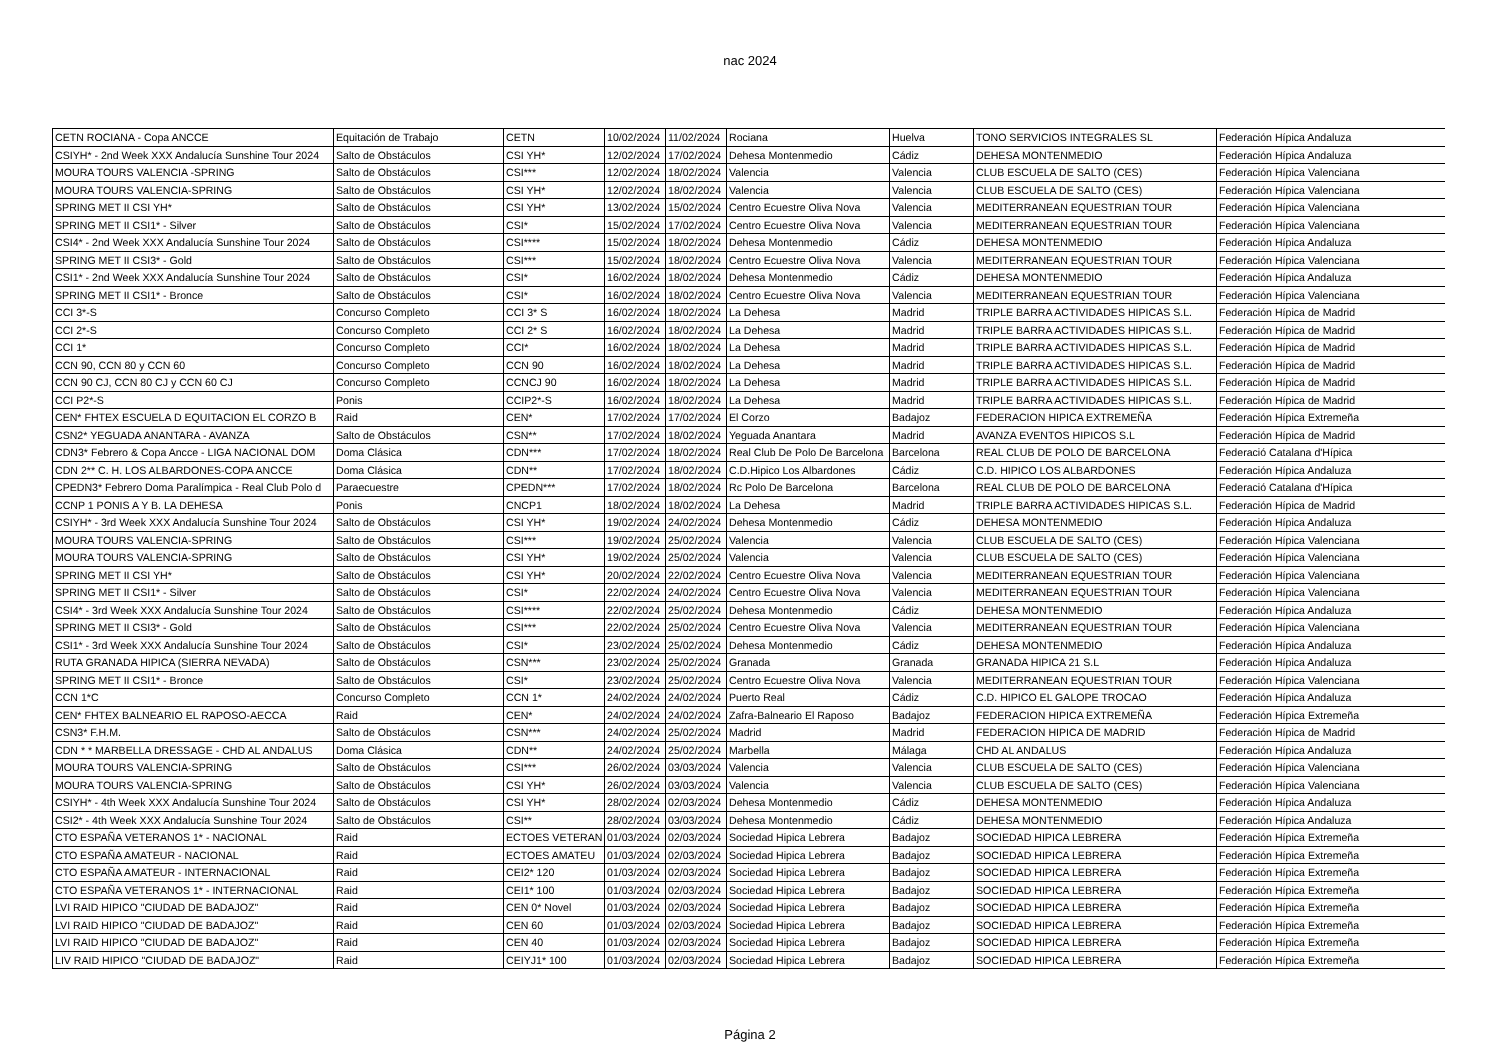nac 2024
| CETN ROCIANA - Copa ANCCE | Equitación de Trabajo | CETN | 10/02/2024 | 11/02/2024 | Rociana | Huelva | TONO SERVICIOS INTEGRALES SL | Federación Hípica Andaluza |
| CSIYH* - 2nd Week XXX Andalucía Sunshine Tour 2024 | Salto de Obstáculos | CSI YH* | 12/02/2024 | 17/02/2024 | Dehesa Montenmedio | Cádiz | DEHESA MONTENMEDIO | Federación Hípica Andaluza |
| MOURA TOURS VALENCIA -SPRING | Salto de Obstáculos | CSI*** | 12/02/2024 | 18/02/2024 | Valencia | Valencia | CLUB ESCUELA DE SALTO (CES) | Federación Hípica Valenciana |
| MOURA TOURS VALENCIA-SPRING | Salto de Obstáculos | CSI YH* | 12/02/2024 | 18/02/2024 | Valencia | Valencia | CLUB ESCUELA DE SALTO (CES) | Federación Hípica Valenciana |
| SPRING MET II CSI YH* | Salto de Obstáculos | CSI YH* | 13/02/2024 | 15/02/2024 | Centro Ecuestre Oliva Nova | Valencia | MEDITERRANEAN EQUESTRIAN TOUR | Federación Hípica Valenciana |
| SPRING MET II CSI1* - Silver | Salto de Obstáculos | CSI* | 15/02/2024 | 17/02/2024 | Centro Ecuestre Oliva Nova | Valencia | MEDITERRANEAN EQUESTRIAN TOUR | Federación Hípica Valenciana |
| CSI4* - 2nd Week XXX Andalucía Sunshine Tour 2024 | Salto de Obstáculos | CSI**** | 15/02/2024 | 18/02/2024 | Dehesa Montenmedio | Cádiz | DEHESA MONTENMEDIO | Federación Hípica Andaluza |
| SPRING MET II CSI3* - Gold | Salto de Obstáculos | CSI*** | 15/02/2024 | 18/02/2024 | Centro Ecuestre Oliva Nova | Valencia | MEDITERRANEAN EQUESTRIAN TOUR | Federación Hípica Valenciana |
| CSI1* - 2nd Week XXX Andalucía Sunshine Tour 2024 | Salto de Obstáculos | CSI* | 16/02/2024 | 18/02/2024 | Dehesa Montenmedio | Cádiz | DEHESA MONTENMEDIO | Federación Hípica Andaluza |
| SPRING MET II CSI1* - Bronce | Salto de Obstáculos | CSI* | 16/02/2024 | 18/02/2024 | Centro Ecuestre Oliva Nova | Valencia | MEDITERRANEAN EQUESTRIAN TOUR | Federación Hípica Valenciana |
| CCI 3*-S | Concurso Completo | CCI 3* S | 16/02/2024 | 18/02/2024 | La Dehesa | Madrid | TRIPLE BARRA ACTIVIDADES HIPICAS S.L. | Federación Hípica de Madrid |
| CCI 2*-S | Concurso Completo | CCI 2* S | 16/02/2024 | 18/02/2024 | La Dehesa | Madrid | TRIPLE BARRA ACTIVIDADES HIPICAS S.L. | Federación Hípica de Madrid |
| CCI 1* | Concurso Completo | CCI* | 16/02/2024 | 18/02/2024 | La Dehesa | Madrid | TRIPLE BARRA ACTIVIDADES HIPICAS S.L. | Federación Hípica de Madrid |
| CCN 90, CCN 80 y CCN 60 | Concurso Completo | CCN 90 | 16/02/2024 | 18/02/2024 | La Dehesa | Madrid | TRIPLE BARRA ACTIVIDADES HIPICAS S.L. | Federación Hípica de Madrid |
| CCN 90 CJ, CCN 80 CJ y CCN 60 CJ | Concurso Completo | CCNCJ 90 | 16/02/2024 | 18/02/2024 | La Dehesa | Madrid | TRIPLE BARRA ACTIVIDADES HIPICAS S.L. | Federación Hípica de Madrid |
| CCI P2*-S | Ponis | CCIP2*-S | 16/02/2024 | 18/02/2024 | La Dehesa | Madrid | TRIPLE BARRA ACTIVIDADES HIPICAS S.L. | Federación Hípica de Madrid |
| CEN* FHTEX ESCUELA D EQUITACION EL CORZO B | Raid | CEN* | 17/02/2024 | 17/02/2024 | El Corzo | Badajoz | FEDERACION HIPICA EXTREMEÑA | Federación Hípica Extremeña |
| CSN2* YEGUADA ANANTARA - AVANZA | Salto de Obstáculos | CSN** | 17/02/2024 | 18/02/2024 | Yeguada Anantara | Madrid | AVANZA EVENTOS HIPICOS S.L | Federación Hípica de Madrid |
| CDN3* Febrero & Copa Ancce - LIGA NACIONAL DOM | Doma Clásica | CDN*** | 17/02/2024 | 18/02/2024 | Real Club De Polo De Barcelona | Barcelona | REAL CLUB DE POLO DE BARCELONA | Federació Catalana d'Hípica |
| CDN 2** C. H. LOS ALBARDONES-COPA ANCCE | Doma Clásica | CDN** | 17/02/2024 | 18/02/2024 | C.D.Hipico Los Albardones | Cádiz | C.D. HIPICO LOS ALBARDONES | Federación Hípica Andaluza |
| CPEDN3* Febrero Doma Paralímpica - Real Club Polo d | Paraecuestre | CPEDN*** | 17/02/2024 | 18/02/2024 | Rc Polo De Barcelona | Barcelona | REAL CLUB DE POLO DE BARCELONA | Federació Catalana d'Hípica |
| CCNP 1 PONIS A Y B. LA DEHESA | Ponis | CNCP1 | 18/02/2024 | 18/02/2024 | La Dehesa | Madrid | TRIPLE BARRA ACTIVIDADES HIPICAS S.L. | Federación Hípica de Madrid |
| CSIYH* - 3rd Week XXX Andalucía Sunshine Tour 2024 | Salto de Obstáculos | CSI YH* | 19/02/2024 | 24/02/2024 | Dehesa Montenmedio | Cádiz | DEHESA MONTENMEDIO | Federación Hípica Andaluza |
| MOURA TOURS VALENCIA-SPRING | Salto de Obstáculos | CSI*** | 19/02/2024 | 25/02/2024 | Valencia | Valencia | CLUB ESCUELA DE SALTO (CES) | Federación Hípica Valenciana |
| MOURA TOURS VALENCIA-SPRING | Salto de Obstáculos | CSI YH* | 19/02/2024 | 25/02/2024 | Valencia | Valencia | CLUB ESCUELA DE SALTO (CES) | Federación Hípica Valenciana |
| SPRING MET II CSI YH* | Salto de Obstáculos | CSI YH* | 20/02/2024 | 22/02/2024 | Centro Ecuestre Oliva Nova | Valencia | MEDITERRANEAN EQUESTRIAN TOUR | Federación Hípica Valenciana |
| SPRING MET II CSI1* - Silver | Salto de Obstáculos | CSI* | 22/02/2024 | 24/02/2024 | Centro Ecuestre Oliva Nova | Valencia | MEDITERRANEAN EQUESTRIAN TOUR | Federación Hípica Valenciana |
| CSI4* - 3rd Week XXX Andalucía Sunshine Tour 2024 | Salto de Obstáculos | CSI**** | 22/02/2024 | 25/02/2024 | Dehesa Montenmedio | Cádiz | DEHESA MONTENMEDIO | Federación Hípica Andaluza |
| SPRING MET II CSI3* - Gold | Salto de Obstáculos | CSI*** | 22/02/2024 | 25/02/2024 | Centro Ecuestre Oliva Nova | Valencia | MEDITERRANEAN EQUESTRIAN TOUR | Federación Hípica Valenciana |
| CSI1* - 3rd Week XXX Andalucía Sunshine Tour 2024 | Salto de Obstáculos | CSI* | 23/02/2024 | 25/02/2024 | Dehesa Montenmedio | Cádiz | DEHESA MONTENMEDIO | Federación Hípica Andaluza |
| RUTA GRANADA HIPICA (SIERRA NEVADA) | Salto de Obstáculos | CSN*** | 23/02/2024 | 25/02/2024 | Granada | Granada | GRANADA HIPICA 21 S.L | Federación Hípica Andaluza |
| SPRING MET II CSI1* - Bronce | Salto de Obstáculos | CSI* | 23/02/2024 | 25/02/2024 | Centro Ecuestre Oliva Nova | Valencia | MEDITERRANEAN EQUESTRIAN TOUR | Federación Hípica Valenciana |
| CCN 1*C | Concurso Completo | CCN 1* | 24/02/2024 | 24/02/2024 | Puerto Real | Cádiz | C.D. HIPICO EL GALOPE TROCAO | Federación Hípica Andaluza |
| CEN* FHTEX BALNEARIO EL RAPOSO-AECCA | Raid | CEN* | 24/02/2024 | 24/02/2024 | Zafra-Balneario El Raposo | Badajoz | FEDERACION HIPICA EXTREMEÑA | Federación Hípica Extremeña |
| CSN3* F.H.M. | Salto de Obstáculos | CSN*** | 24/02/2024 | 25/02/2024 | Madrid | Madrid | FEDERACION HIPICA DE MADRID | Federación Hípica de Madrid |
| CDN * * MARBELLA DRESSAGE - CHD AL ANDALUS | Doma Clásica | CDN** | 24/02/2024 | 25/02/2024 | Marbella | Málaga | CHD AL ANDALUS | Federación Hípica Andaluza |
| MOURA TOURS VALENCIA-SPRING | Salto de Obstáculos | CSI*** | 26/02/2024 | 03/03/2024 | Valencia | Valencia | CLUB ESCUELA DE SALTO (CES) | Federación Hípica Valenciana |
| MOURA TOURS VALENCIA-SPRING | Salto de Obstáculos | CSI YH* | 26/02/2024 | 03/03/2024 | Valencia | Valencia | CLUB ESCUELA DE SALTO (CES) | Federación Hípica Valenciana |
| CSIYH* - 4th Week XXX Andalucía Sunshine Tour 2024 | Salto de Obstáculos | CSI YH* | 28/02/2024 | 02/03/2024 | Dehesa Montenmedio | Cádiz | DEHESA MONTENMEDIO | Federación Hípica Andaluza |
| CSI2* - 4th Week XXX Andalucía Sunshine Tour 2024 | Salto de Obstáculos | CSI** | 28/02/2024 | 03/03/2024 | Dehesa Montenmedio | Cádiz | DEHESA MONTENMEDIO | Federación Hípica Andaluza |
| CTO ESPAÑA VETERANOS 1* - NACIONAL | Raid | ECTOES VETERAN | 01/03/2024 | 02/03/2024 | Sociedad Hipica Lebrera | Badajoz | SOCIEDAD HIPICA LEBRERA | Federación Hípica Extremeña |
| CTO ESPAÑA AMATEUR - NACIONAL | Raid | ECTOES AMATEU | 01/03/2024 | 02/03/2024 | Sociedad Hipica Lebrera | Badajoz | SOCIEDAD HIPICA LEBRERA | Federación Hípica Extremeña |
| CTO ESPAÑA AMATEUR - INTERNACIONAL | Raid | CEI2* 120 | 01/03/2024 | 02/03/2024 | Sociedad Hipica Lebrera | Badajoz | SOCIEDAD HIPICA LEBRERA | Federación Hípica Extremeña |
| CTO ESPAÑA VETERANOS 1* - INTERNACIONAL | Raid | CEI1* 100 | 01/03/2024 | 02/03/2024 | Sociedad Hipica Lebrera | Badajoz | SOCIEDAD HIPICA LEBRERA | Federación Hípica Extremeña |
| LVI RAID HIPICO "CIUDAD DE BADAJOZ" | Raid | CEN 0* Novel | 01/03/2024 | 02/03/2024 | Sociedad Hipica Lebrera | Badajoz | SOCIEDAD HIPICA LEBRERA | Federación Hípica Extremeña |
| LVI RAID HIPICO "CIUDAD DE BADAJOZ" | Raid | CEN 60 | 01/03/2024 | 02/03/2024 | Sociedad Hipica Lebrera | Badajoz | SOCIEDAD HIPICA LEBRERA | Federación Hípica Extremeña |
| LVI RAID HIPICO "CIUDAD DE BADAJOZ" | Raid | CEN 40 | 01/03/2024 | 02/03/2024 | Sociedad Hipica Lebrera | Badajoz | SOCIEDAD HIPICA LEBRERA | Federación Hípica Extremeña |
| LIV RAID HIPICO "CIUDAD DE BADAJOZ" | Raid | CEIYJ1* 100 | 01/03/2024 | 02/03/2024 | Sociedad Hipica Lebrera | Badajoz | SOCIEDAD HIPICA LEBRERA | Federación Hípica Extremeña |
Página 2